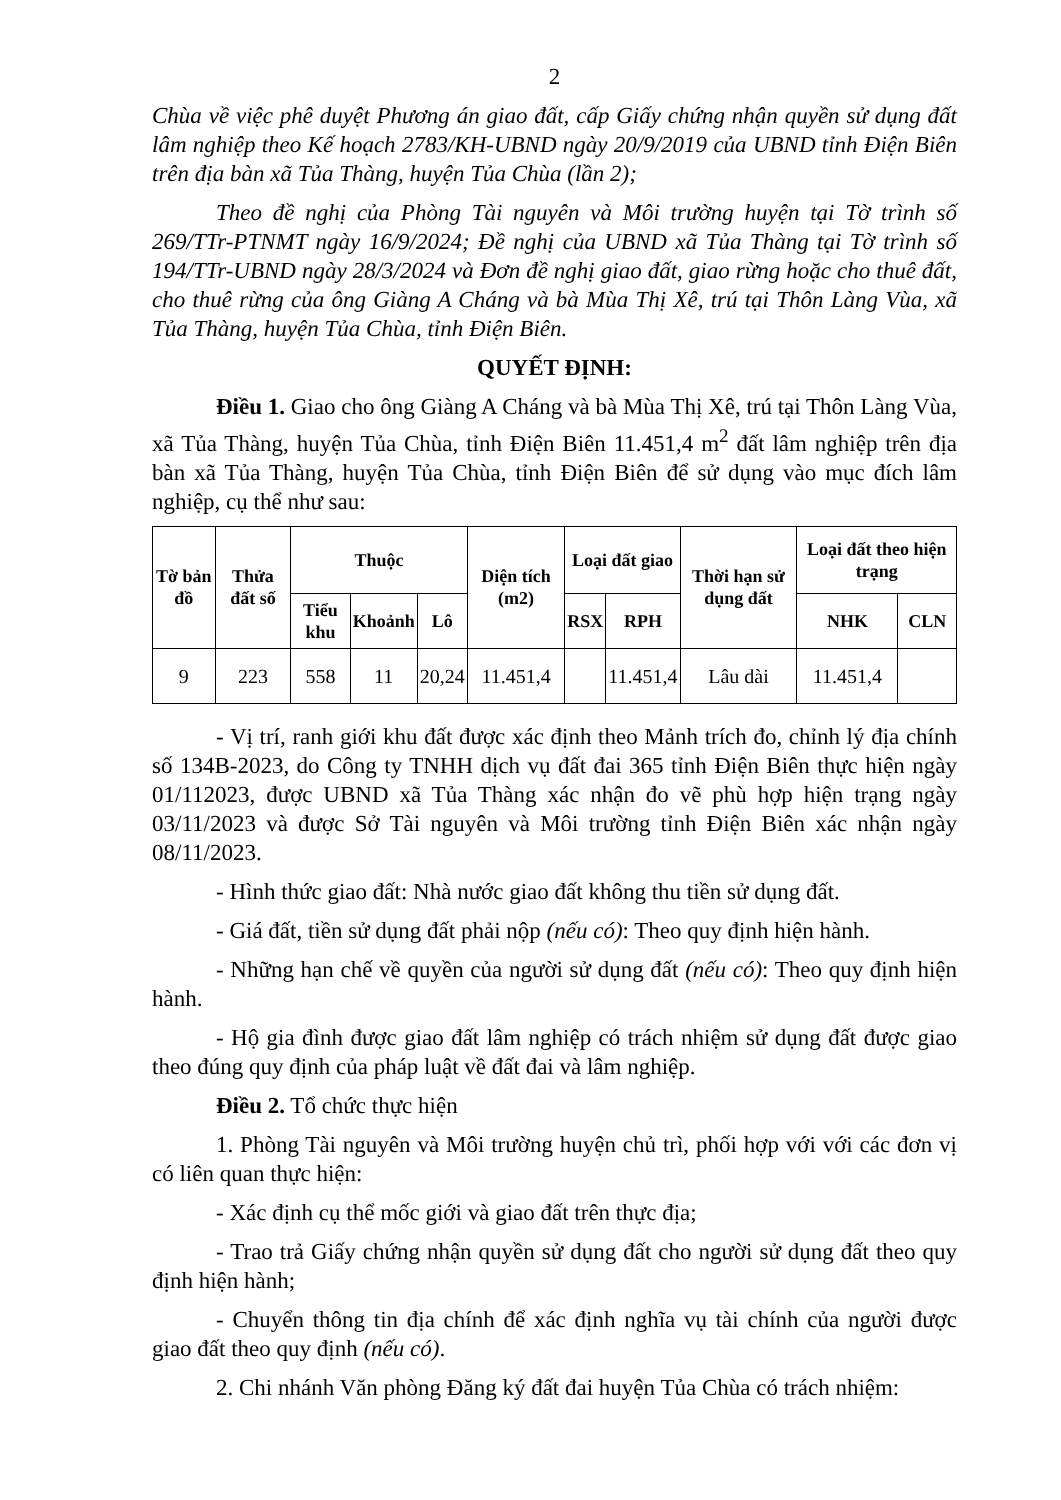2
Chùa về việc phê duyệt Phương án giao đất, cấp Giấy chứng nhận quyền sử dụng đất lâm nghiệp theo Kế hoạch 2783/KH-UBND ngày 20/9/2019 của UBND tỉnh Điện Biên trên địa bàn xã Tủa Thàng, huyện Tủa Chùa (lần 2);
Theo đề nghị của Phòng Tài nguyên và Môi trường huyện tại Tờ trình số 269/TTr-PTNMT ngày 16/9/2024; Đề nghị của UBND xã Tủa Thàng tại Tờ trình số 194/TTr-UBND ngày 28/3/2024 và Đơn đề nghị giao đất, giao rừng hoặc cho thuê đất, cho thuê rừng của ông Giàng A Cháng và bà Mùa Thị Xê, trú tại Thôn Làng Vùa, xã Tủa Thàng, huyện Tủa Chùa, tỉnh Điện Biên.
QUYẾT ĐỊNH:
Điều 1. Giao cho ông Giàng A Cháng và bà Mùa Thị Xê, trú tại Thôn Làng Vùa, xã Tủa Thàng, huyện Tủa Chùa, tỉnh Điện Biên 11.451,4 m<sup>2</sup> đất lâm nghiệp trên địa bàn xã Tủa Thàng, huyện Tủa Chùa, tỉnh Điện Biên để sử dụng vào mục đích lâm nghiệp, cụ thể như sau:
| Tờ bản đồ | Thửa đất số | Thuộc | | | Diện tích (m2) | Loại đất giao | | Thời hạn sử dụng đất | Loại đất theo hiện trạng | |
| --- | --- | --- | --- | --- | --- | --- | --- | --- | --- | --- |
| | | Tiểu khu | Khoảnh | Lô | | RSX | RPH | | NHK | CLN |
| 9 | 223 | 558 | 11 | 20,24 | 11.451,4 | | 11.451,4 | Lâu dài | 11.451,4 | |
- Vị trí, ranh giới khu đất được xác định theo Mảnh trích đo, chỉnh lý địa chính số 134B-2023, do Công ty TNHH dịch vụ đất đai 365 tỉnh Điện Biên thực hiện ngày 01/112023, được UBND xã Tủa Thàng xác nhận đo vẽ phù hợp hiện trạng ngày 03/11/2023 và được Sở Tài nguyên và Môi trường tỉnh Điện Biên xác nhận ngày 08/11/2023.
- Hình thức giao đất: Nhà nước giao đất không thu tiền sử dụng đất.
- Giá đất, tiền sử dụng đất phải nộp (nếu có): Theo quy định hiện hành.
- Những hạn chế về quyền của người sử dụng đất (nếu có): Theo quy định hiện hành.
- Hộ gia đình được giao đất lâm nghiệp có trách nhiệm sử dụng đất được giao theo đúng quy định của pháp luật về đất đai và lâm nghiệp.
Điều 2. Tổ chức thực hiện
1. Phòng Tài nguyên và Môi trường huyện chủ trì, phối hợp với với các đơn vị có liên quan thực hiện:
- Xác định cụ thể mốc giới và giao đất trên thực địa;
- Trao trả Giấy chứng nhận quyền sử dụng đất cho người sử dụng đất theo quy định hiện hành;
- Chuyển thông tin địa chính để xác định nghĩa vụ tài chính của người được giao đất theo quy định (nếu có).
2. Chi nhánh Văn phòng Đăng ký đất đai huyện Tủa Chùa có trách nhiệm: